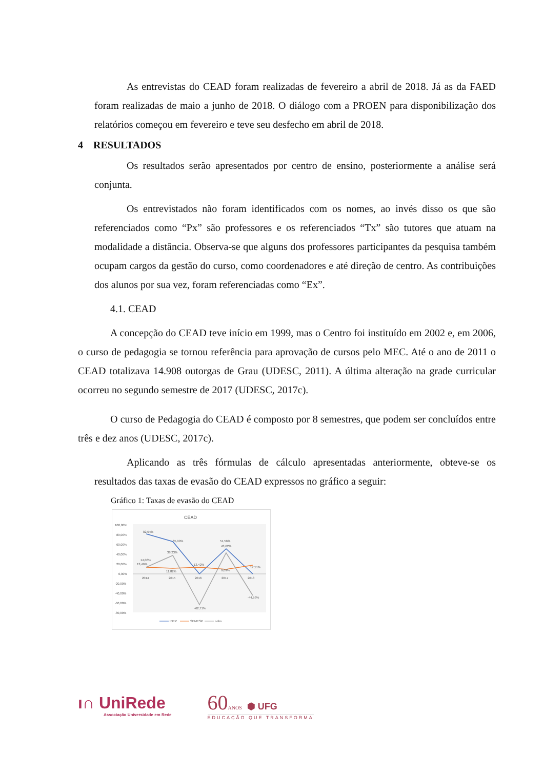As entrevistas do CEAD foram realizadas de fevereiro a abril de 2018. Já as da FAED foram realizadas de maio a junho de 2018. O diálogo com a PROEN para disponibilização dos relatórios começou em fevereiro e teve seu desfecho em abril de 2018.
4 RESULTADOS
Os resultados serão apresentados por centro de ensino, posteriormente a análise será conjunta.
Os entrevistados não foram identificados com os nomes, ao invés disso os que são referenciados como “Px” são professores e os referenciados “Tx” são tutores que atuam na modalidade a distância. Observa-se que alguns dos professores participantes da pesquisa também ocupam cargos da gestão do curso, como coordenadores e até direção de centro. As contribuições dos alunos por sua vez, foram referenciadas como “Ex”.
4.1. CEAD
A concepção do CEAD teve início em 1999, mas o Centro foi instituído em 2002 e, em 2006, o curso de pedagogia se tornou referência para aprovação de cursos pelo MEC. Até o ano de 2011 o CEAD totalizava 14.908 outorgas de Grau (UDESC, 2011). A última alteração na grade curricular ocorreu no segundo semestre de 2017 (UDESC, 2017c).
O curso de Pedagogia do CEAD é composto por 8 semestres, que podem ser concluídos entre três e dez anos (UDESC, 2017c).
Aplicando as três fórmulas de cálculo apresentadas anteriormente, obteve-se os resultados das taxas de evasão do CEAD expressos no gráfico a seguir:
Gráfico 1: Taxas de evasão do CEAD
CEAD
100,00%
80,00%
60,00%
40,00%
20,00%
0,00%
-20,00%
-40,00%
-60,00%
-80,00%
2014
2015
2016
2017
2018
82,04%
65,99%
38,23%
14,06%
13,46%
11,82%
13,42%
51,56%
43,62%
9,09%
17,51%
-44,53%
-62,71%
INEP
SEMESP
Lobo
ı∩ UniRede
Associação Universidade em Rede
60ANOS ⬢ UFG
EDUCAÇÃO QUE TRANSFORMA